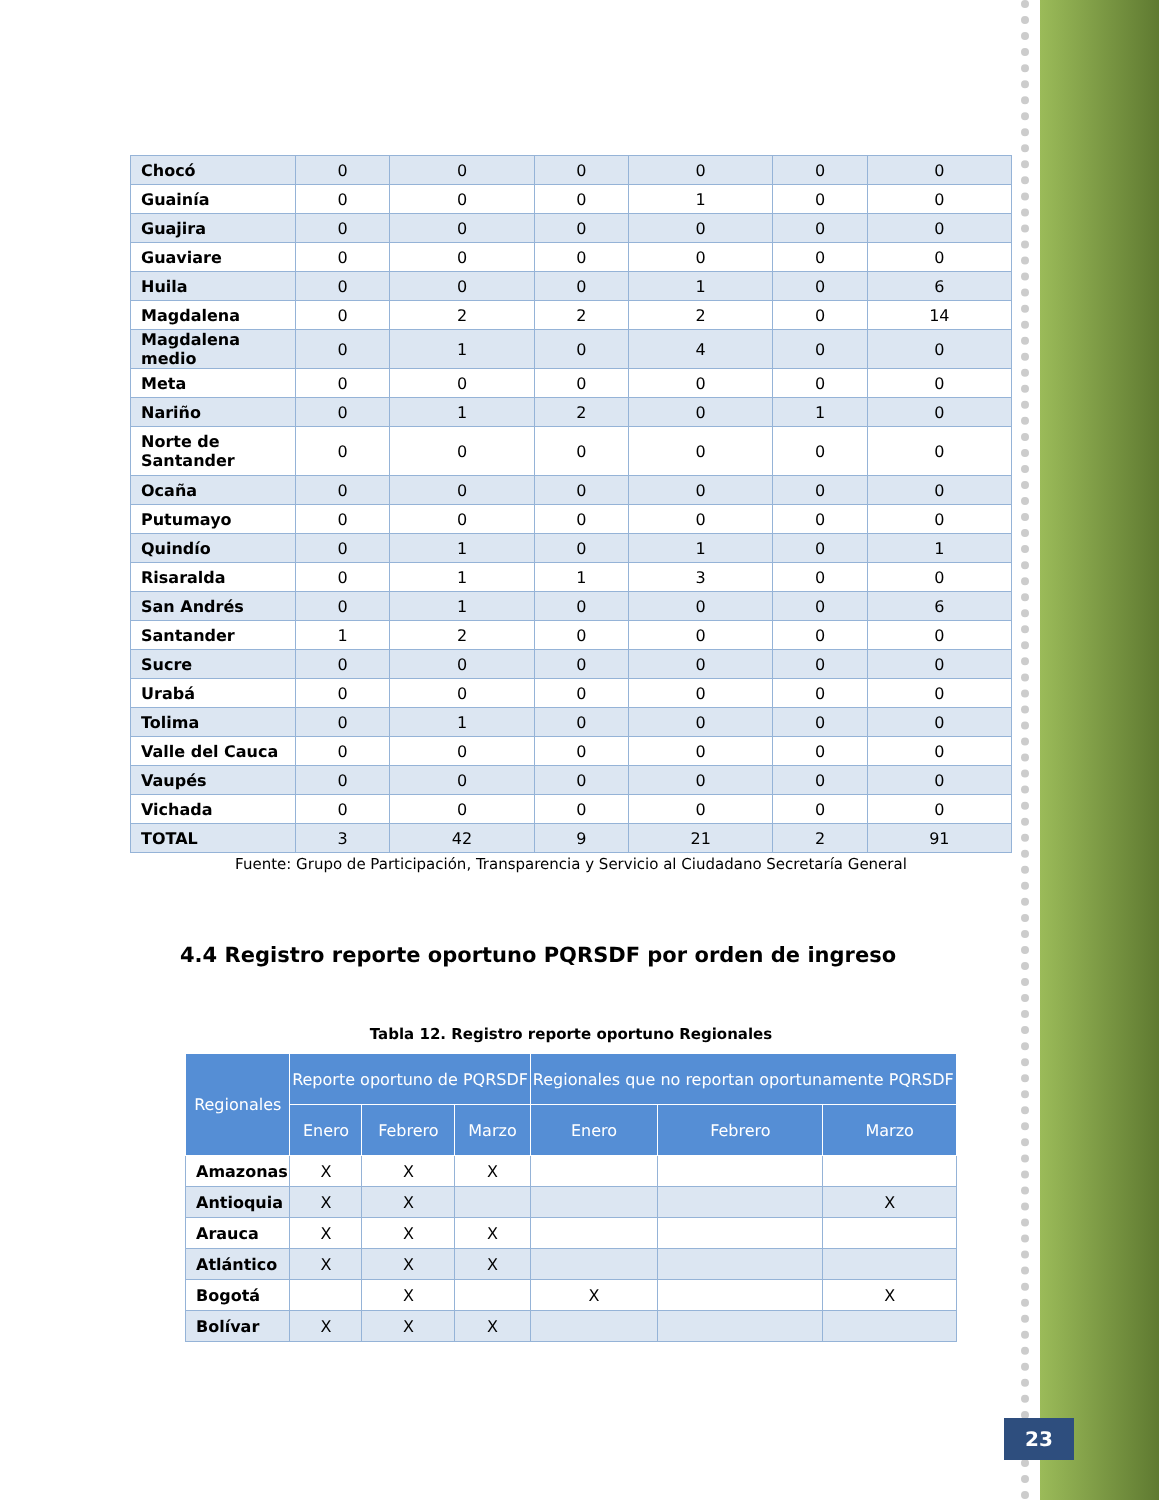| Chocó | 0 | 0 | 0 | 0 | 0 | 0 |
| Guainía | 0 | 0 | 0 | 1 | 0 | 0 |
| Guajira | 0 | 0 | 0 | 0 | 0 | 0 |
| Guaviare | 0 | 0 | 0 | 0 | 0 | 0 |
| Huila | 0 | 0 | 0 | 1 | 0 | 6 |
| Magdalena | 0 | 2 | 2 | 2 | 0 | 14 |
| Magdalena medio | 0 | 1 | 0 | 4 | 0 | 0 |
| Meta | 0 | 0 | 0 | 0 | 0 | 0 |
| Nariño | 0 | 1 | 2 | 0 | 1 | 0 |
| Norte de Santander | 0 | 0 | 0 | 0 | 0 | 0 |
| Ocaña | 0 | 0 | 0 | 0 | 0 | 0 |
| Putumayo | 0 | 0 | 0 | 0 | 0 | 0 |
| Quindío | 0 | 1 | 0 | 1 | 0 | 1 |
| Risaralda | 0 | 1 | 1 | 3 | 0 | 0 |
| San Andrés | 0 | 1 | 0 | 0 | 0 | 6 |
| Santander | 1 | 2 | 0 | 0 | 0 | 0 |
| Sucre | 0 | 0 | 0 | 0 | 0 | 0 |
| Urabá | 0 | 0 | 0 | 0 | 0 | 0 |
| Tolima | 0 | 1 | 0 | 0 | 0 | 0 |
| Valle del Cauca | 0 | 0 | 0 | 0 | 0 | 0 |
| Vaupés | 0 | 0 | 0 | 0 | 0 | 0 |
| Vichada | 0 | 0 | 0 | 0 | 0 | 0 |
| TOTAL | 3 | 42 | 9 | 21 | 2 | 91 |
Fuente: Grupo de Participación, Transparencia y Servicio al Ciudadano Secretaría General
4.4 Registro reporte oportuno PQRSDF por orden de ingreso
Tabla 12. Registro reporte oportuno Regionales
| Regionales | Reporte oportuno de PQRSDF | | | Regionales que no reportan oportunamente PQRSDF | | |
| --- | --- | --- | --- | --- | --- | --- |
| | Enero | Febrero | Marzo | Enero | Febrero | Marzo |
| Amazonas | X | X | X | | | |
| Antioquia | X | X | | | | X |
| Arauca | X | X | X | | | |
| Atlántico | X | X | X | | | |
| Bogotá | | X | | X | | X |
| Bolívar | X | X | X | | | |
23